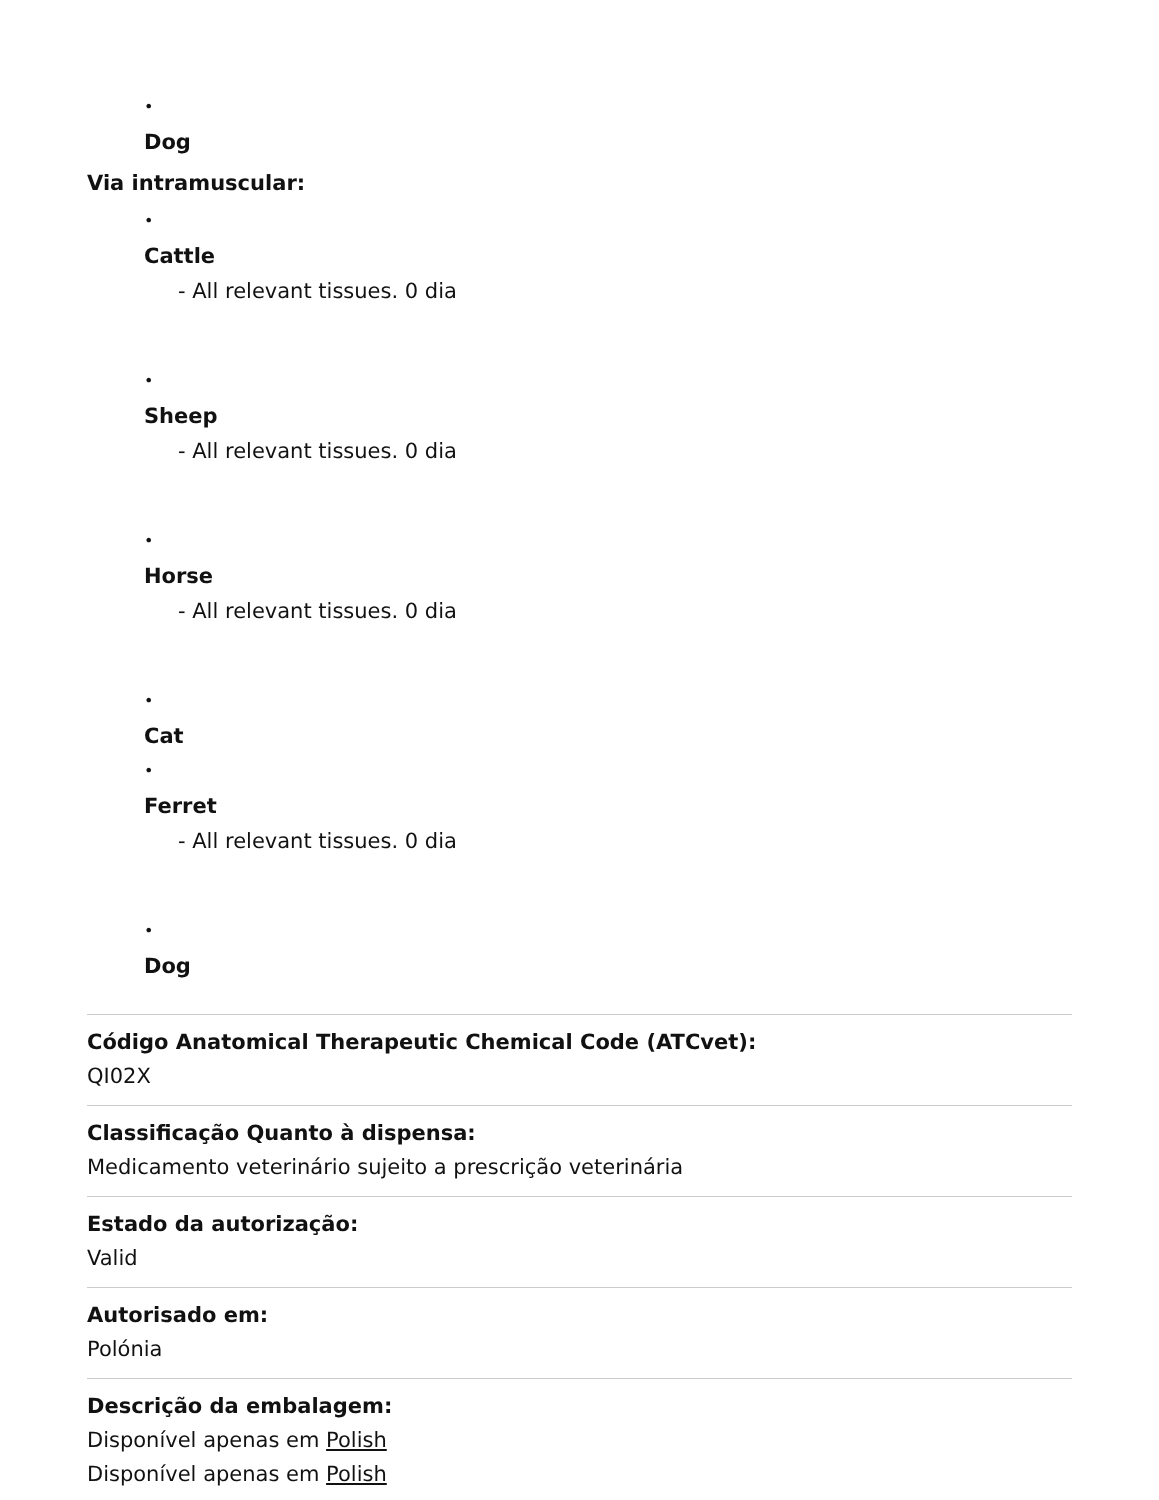•
Dog
Via intramuscular:
•
Cattle
- All relevant tissues. 0 dia
•
Sheep
- All relevant tissues. 0 dia
•
Horse
- All relevant tissues. 0 dia
•
Cat
•
Ferret
- All relevant tissues. 0 dia
•
Dog
Código Anatomical Therapeutic Chemical Code (ATCvet):
QI02X
Classificação Quanto à dispensa:
Medicamento veterinário sujeito a prescrição veterinária
Estado da autorização:
Valid
Autorisado em:
Polónia
Descrição da embalagem:
Disponível apenas em Polish
Disponível apenas em Polish